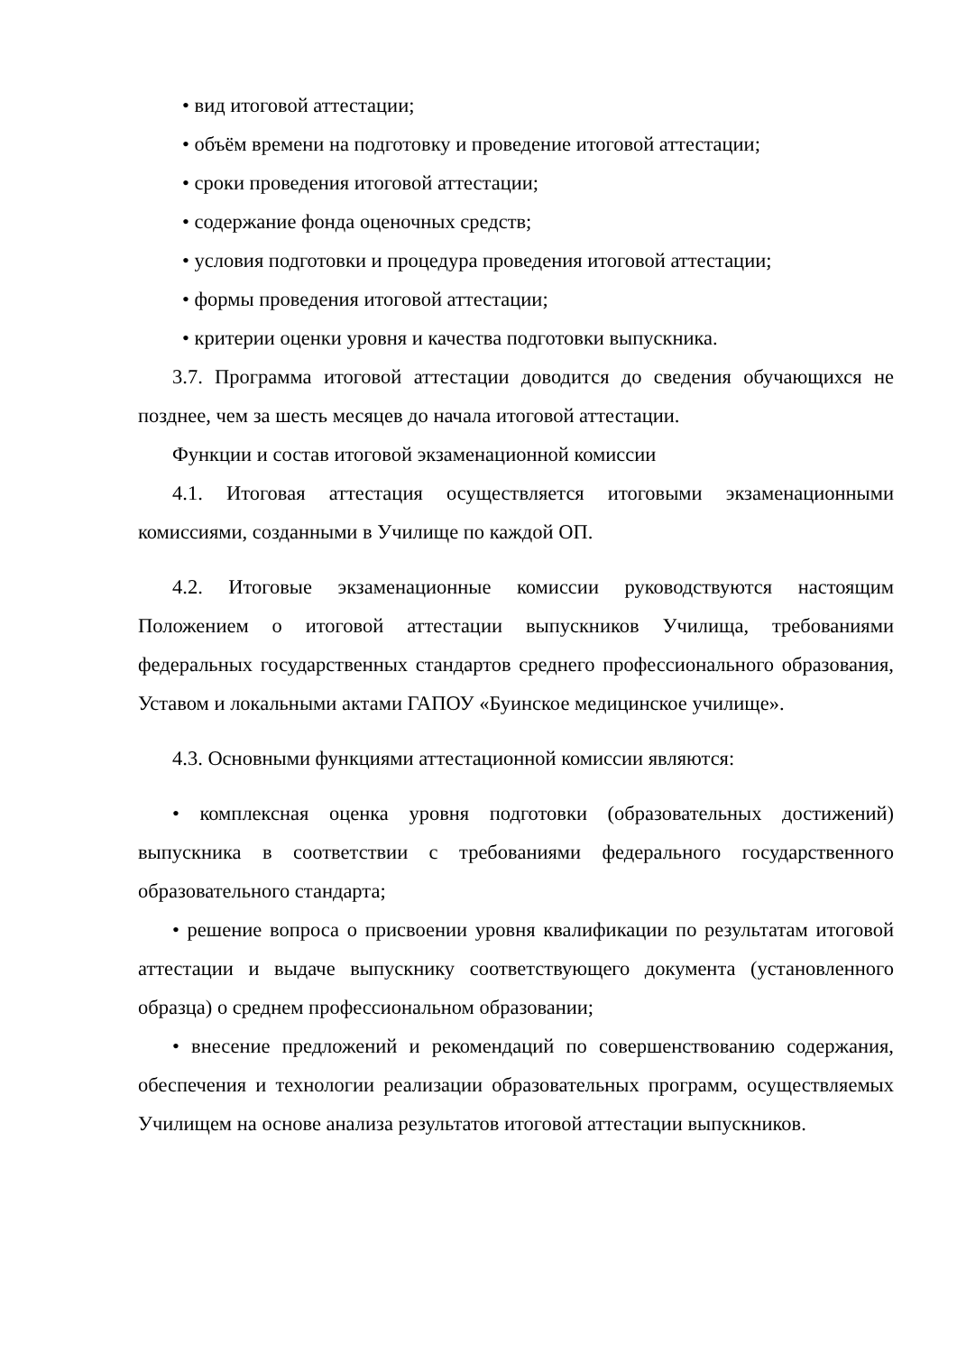• вид итоговой аттестации;
• объём времени на подготовку и проведение итоговой аттестации;
• сроки проведения итоговой аттестации;
• содержание фонда оценочных средств;
• условия подготовки и процедура проведения итоговой аттестации;
• формы проведения итоговой аттестации;
• критерии оценки уровня и качества подготовки выпускника.
3.7. Программа итоговой аттестации доводится до сведения обучающихся не позднее, чем за шесть месяцев до начала итоговой аттестации.
Функции и состав итоговой экзаменационной комиссии
4.1. Итоговая аттестация осуществляется итоговыми экзаменационными комиссиями, созданными в Училище по каждой ОП.
4.2. Итоговые экзаменационные комиссии руководствуются настоящим Положением о итоговой аттестации выпускников Училища, требованиями федеральных государственных стандартов среднего профессионального образования, Уставом и локальными актами ГАПОУ «Буинское медицинское училище».
4.3. Основными функциями аттестационной комиссии являются:
• комплексная оценка уровня подготовки (образовательных достижений) выпускника в соответствии с требованиями федерального государственного образовательного стандарта;
• решение вопроса о присвоении уровня квалификации по результатам итоговой аттестации и выдаче выпускнику соответствующего документа (установленного образца) о среднем профессиональном образовании;
• внесение предложений и рекомендаций по совершенствованию содержания, обеспечения и технологии реализации образовательных программ, осуществляемых Училищем на основе анализа результатов итоговой аттестации выпускников.